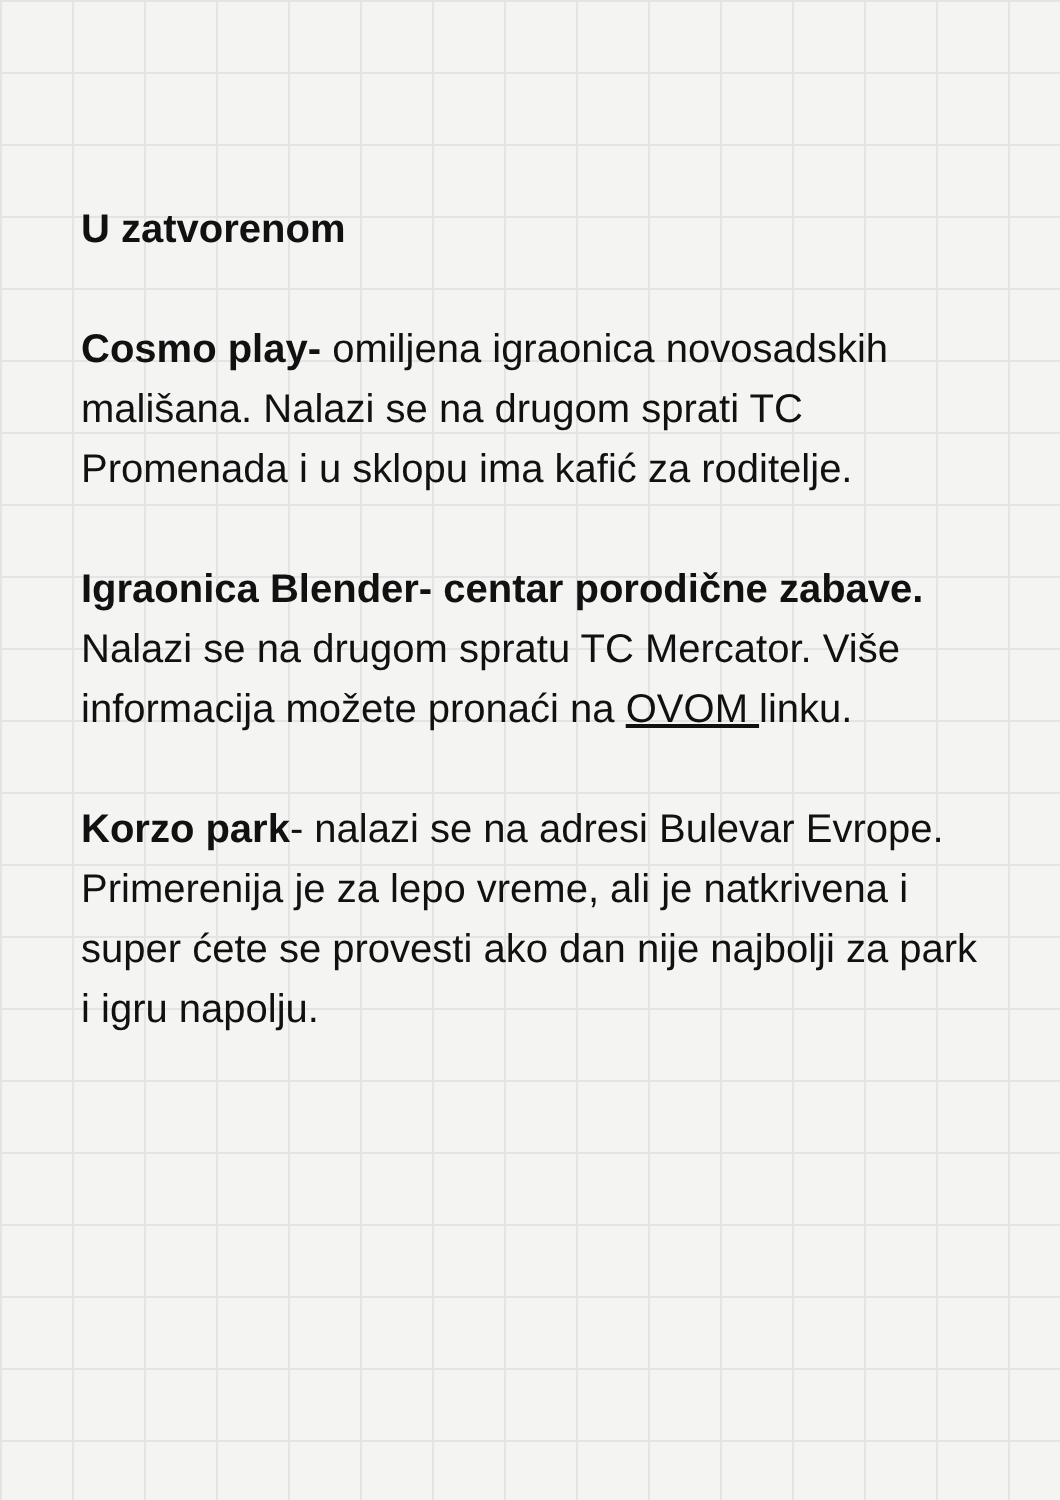U zatvorenom
Cosmo play- omiljena igraonica novosadskih mališana. Nalazi se na drugom sprati TC Promenada i u sklopu ima kafić za roditelje.
Igraonica Blender- centar porodične zabave. Nalazi se na drugom spratu TC Mercator. Više informacija možete pronaći na OVOM linku.
Korzo park- nalazi se na adresi Bulevar Evrope. Primerenija je za lepo vreme, ali je natkrivena i super ćete se provesti ako dan nije najbolji za park i igru napolju.